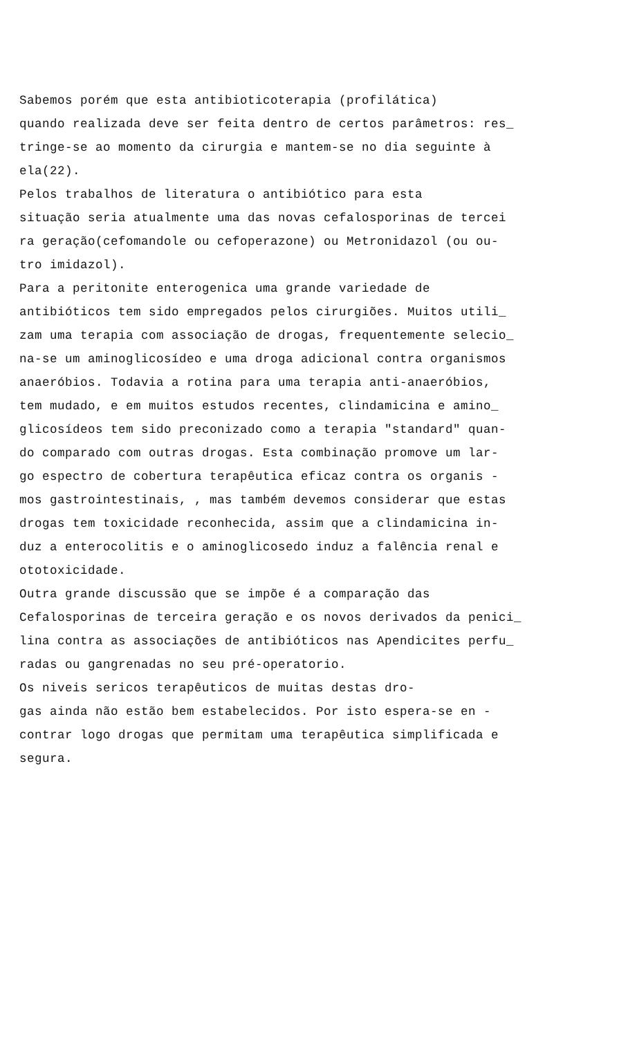Sabemos porém que esta antibioticoterapia (profilática) quando realizada deve ser feita dentro de certos parâmetros: res_ tringe-se ao momento da cirurgia e mantem-se no dia seguinte à ela(22).
Pelos trabalhos de literatura o antibiótico para esta situação seria atualmente uma das novas cefalosporinas de tercei ra geração(cefomandole ou cefoperazone) ou Metronidazol (ou ou- tro imidazol).
Para a peritonite enterogenica uma grande variedade de antibióticos tem sido empregados pelos cirurgiões. Muitos utili_ zam uma terapia com associação de drogas, frequentemente selecio_ na-se um aminoglicosídeo e uma droga adicional contra organismos anaeróbios. Todavia a rotina para uma terapia anti-anaeróbios, tem mudado, e em muitos estudos recentes, clindamicina e amino_ glicosídeos tem sido preconizado como a terapia "standard" quan- do comparado com outras drogas. Esta combinação promove um lar- go espectro de cobertura terapêutica eficaz contra os organis - mos gastrointestinais, , mas também devemos considerar que estas drogas tem toxicidade reconhecida, assim que a clindamicina in- duz a enterocolitis e o aminoglicosedo induz a falência renal e ototoxicidade.
Outra grande discussão que se impõe é a comparação das Cefalosporinas de terceira geração e os novos derivados da penici_ lina contra as associações de antibióticos nas Apendicites perfu_ radas ou gangrenadas no seu pré-operatorio.
Os niveis sericos terapêuticos de muitas destas dro- gas ainda não estão bem estabelecidos. Por isto espera-se en - contrar logo drogas que permitam uma terapêutica simplificada e segura.